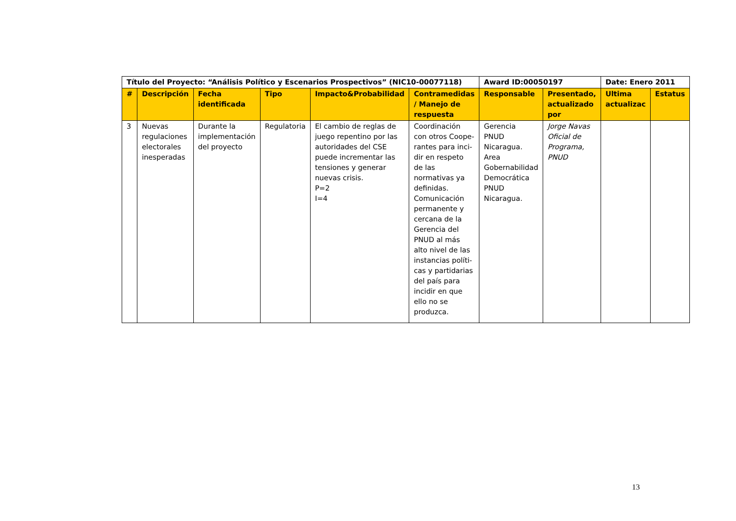| Título del Proyecto: “Análisis Político y Escenarios Prospectivos” (NIC10-00077118) | | | | | | Award ID:00050197 | | Date: Enero 2011 | |
| --- | --- | --- | --- | --- | --- | --- | --- | --- | --- |
| # | Descripción | Fecha identificada | Tipo | Impacto&Probabilidad | Contramedidas / Manejo de respuesta | Responsable | Presentado, actualizado por | Ultima actualizac | Estatus |
| 3 | Nuevas regulaciones electorales inesperadas | Durante la implementación del proyecto | Regulatoria | El cambio de reglas de juego repentino por las autoridades del CSE puede incrementar las tensiones y generar nuevas crisis. P=2 I=4 | Coordinación con otros Coope-rantes para inci-dir en respeto de las normativas ya definidas. Comunicación permanente y cercana de la Gerencia del PNUD al más alto nivel de las instancias políti-cas y partidarias del país para incidir en que ello no se produzca. | Gerencia PNUD Nicaragua. Area Gobernabilidad Democrática PNUD Nicaragua. | Jorge Navas Oficial de Programa, PNUD | | |
13